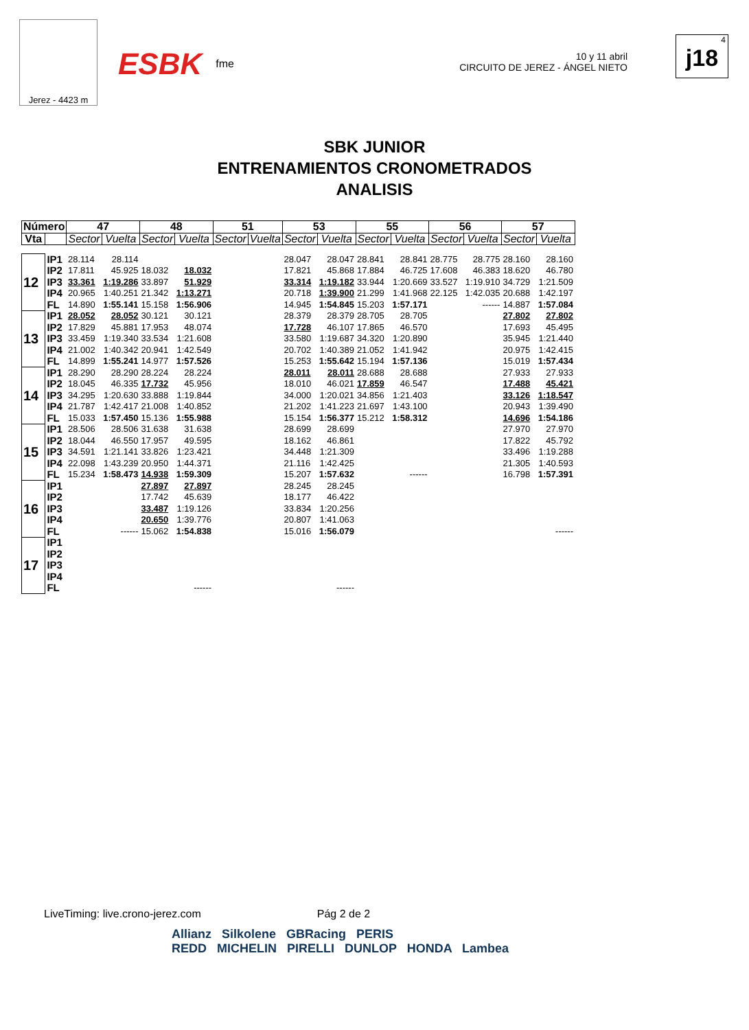Jerez - 4423 m
ESBK fme
10 y 11 abril
CIRCUITO DE JEREZ - ÁNGEL NIETO
4
j18
SBK JUNIOR
ENTRENAMIENTOS CRONOMETRADOS
ANALISIS
| Número | | 47 | | 48 | | 51 | | 53 | | 55 | | 56 | | 57 | |
| --- | --- | --- | --- | --- | --- | --- | --- | --- | --- | --- | --- | --- | --- | --- | --- |
| Vta | | Sector | Vuelta | Sector | Vuelta | Sector | Vuelta | Sector | Vuelta | Sector | Vuelta | Sector | Vuelta | Sector | Vuelta |
| 12 | IP1 | 28.114 | 28.114 | | | | | 28.047 | 28.047 | 28.841 | 28.841 | 28.775 | 28.775 | 28.160 | 28.160 |
| | IP2 | 17.811 | 45.925 | 18.032 | 18.032 | | | 17.821 | 45.868 | 17.884 | 46.725 | 17.608 | 46.383 | 18.620 | 46.780 |
| | IP3 | 33.361 | 1:19.286 | 33.897 | 51.929 | | | 33.314 | 1:19.182 | 33.944 | 1:20.669 | 33.527 | 1:19.910 | 34.729 | 1:21.509 |
| | IP4 | 20.965 | 1:40.251 | 21.342 | 1:13.271 | | | 20.718 | 1:39.900 | 21.299 | 1:41.968 | 22.125 | 1:42.035 | 20.688 | 1:42.197 |
| | FL | 14.890 | 1:55.141 | 15.158 | 1:56.906 | | | 14.945 | 1:54.845 | 15.203 | 1:57.171 | | ------ | 14.887 | 1:57.084 |
| 13 | IP1 | 28.052 | 28.052 | 30.121 | 30.121 | | | 28.379 | 28.379 | 28.705 | 28.705 | | | 27.802 | 27.802 |
| | IP2 | 17.829 | 45.881 | 17.953 | 48.074 | | | 17.728 | 46.107 | 17.865 | 46.570 | | | 17.693 | 45.495 |
| | IP3 | 33.459 | 1:19.340 | 33.534 | 1:21.608 | | | 33.580 | 1:19.687 | 34.320 | 1:20.890 | | | 35.945 | 1:21.440 |
| | IP4 | 21.002 | 1:40.342 | 20.941 | 1:42.549 | | | 20.702 | 1:40.389 | 21.052 | 1:41.942 | | | 20.975 | 1:42.415 |
| | FL | 14.899 | 1:55.241 | 14.977 | 1:57.526 | | | 15.253 | 1:55.642 | 15.194 | 1:57.136 | | | 15.019 | 1:57.434 |
| 14 | IP1 | 28.290 | 28.290 | 28.224 | 28.224 | | | 28.011 | 28.011 | 28.688 | 28.688 | | | 27.933 | 27.933 |
| | IP2 | 18.045 | 46.335 | 17.732 | 45.956 | | | 18.010 | 46.021 | 17.859 | 46.547 | | | 17.488 | 45.421 |
| | IP3 | 34.295 | 1:20.630 | 33.888 | 1:19.844 | | | 34.000 | 1:20.021 | 34.856 | 1:21.403 | | | 33.126 | 1:18.547 |
| | IP4 | 21.787 | 1:42.417 | 21.008 | 1:40.852 | | | 21.202 | 1:41.223 | 21.697 | 1:43.100 | | | 20.943 | 1:39.490 |
| | FL | 15.033 | 1:57.450 | 15.136 | 1:55.988 | | | 15.154 | 1:56.377 | 15.212 | 1:58.312 | | | 14.696 | 1:54.186 |
| 15 | IP1 | 28.506 | 28.506 | 31.638 | 31.638 | | | 28.699 | 28.699 | | | | | 27.970 | 27.970 |
| | IP2 | 18.044 | 46.550 | 17.957 | 49.595 | | | 18.162 | 46.861 | | | | | 17.822 | 45.792 |
| | IP3 | 34.591 | 1:21.141 | 33.826 | 1:23.421 | | | 34.448 | 1:21.309 | | | | | 33.496 | 1:19.288 |
| | IP4 | 22.098 | 1:43.239 | 20.950 | 1:44.371 | | | 21.116 | 1:42.425 | | | | | 21.305 | 1:40.593 |
| | FL | 15.234 | 1:58.473 | 14.938 | 1:59.309 | | | 15.207 | 1:57.632 | | ------ | | | 16.798 | 1:57.391 |
| 16 | IP1 | | | 27.897 | 27.897 | | | 28.245 | 28.245 | | | | | | |
| | IP2 | | | 17.742 | 45.639 | | | 18.177 | 46.422 | | | | | | |
| | IP3 | | | 33.487 | 1:19.126 | | | 33.834 | 1:20.256 | | | | | | |
| | IP4 | | | 20.650 | 1:39.776 | | | 20.807 | 1:41.063 | | | | | | |
| | FL | | ------ | 15.062 | 1:54.838 | | | 15.016 | 1:56.079 | | | | | | ------ |
| 17 | IP1 | | | | | | | | | | | | | | |
| | IP2 | | | | | | | | | | | | | | |
| | IP3 | | | | | | | | | | | | | | |
| | IP4 | | | | | | | | | | | | | | |
| | FL | | | | ------ | | | | ------ | | | | | | |
LiveTiming: live.crono-jerez.com Pág 2 de 2
Allianz Silkolene GBRacing PERIS
REDD MICHELIN PIRELLI DUNLOP HONDA Lambea